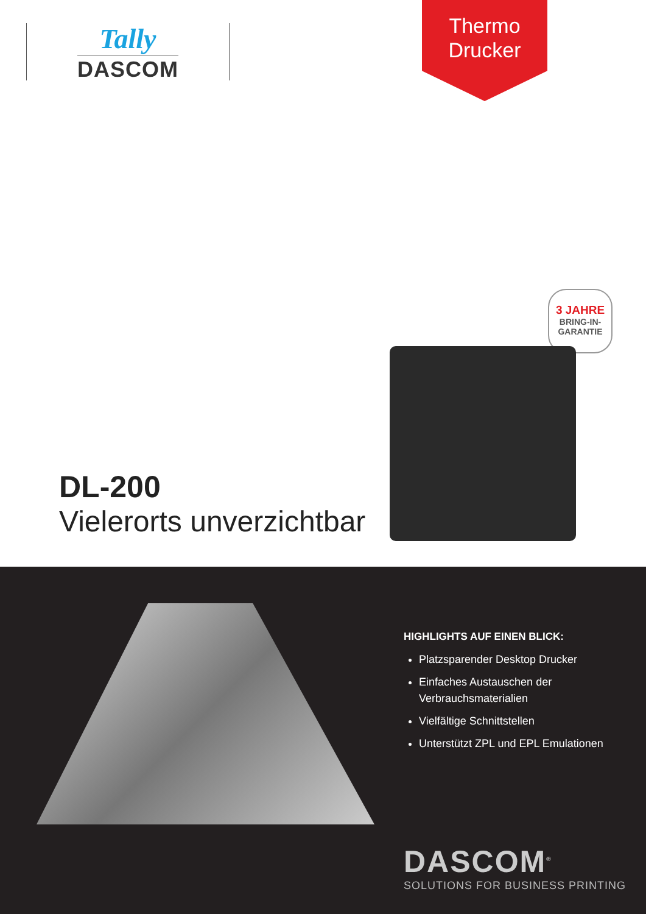Tally
DASCOM
Thermo
Drucker
3 JAHRE
BRING-IN-
GARANTIE
DL-200
Vielerorts unverzichtbar
HIGHLIGHTS AUF EINEN BLICK:
Platzsparender Desktop Drucker
Einfaches Austauschen der Verbrauchsmaterialien
Vielfältige Schnittstellen
Unterstützt ZPL und EPL Emulationen
DASCOM<sup>®</sup>
SOLUTIONS FOR BUSINESS PRINTING